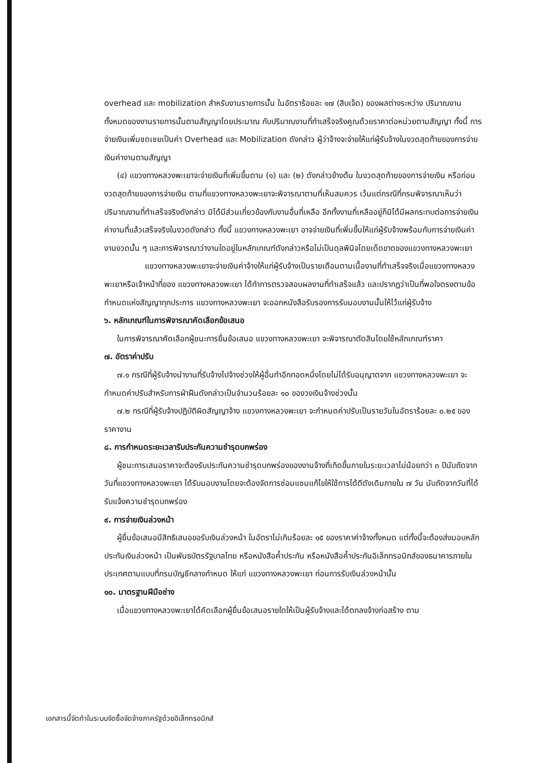overhead และ mobilization สำหรับงานรายการนั้น ในอัตราร้อยละ ๑๗ (สิบเจ็ด) ของผลต่างระหว่าง ปริมาณงานทั้งหมดของงานรายการนั้นตามสัญญาโดยประมาณ กับปริมาณงานที่ทำเสร็จจริงคูณด้วยราคาต่อหน่วยตามสัญญา ทั้งนี้ การจ่ายเงินเพิ่มชดเชยเป็นค่า Overhead และ Mobilization ดังกล่าว ผู้ว่าจ้างจะจ่ายให้แก่ผู้รับจ้างในงวดสุดท้ายของการจ่ายเงินค่างานตามสัญญา
(๔) แขวงทางหลวงพะเยาจะจ่ายเงินที่เพิ่มขึ้นตาม (๑) และ (๒) ดังกล่าวข้างต้น ในงวดสุดท้ายของการจ่ายเงิน หรือก่อนงวดสุดท้ายของการจ่ายเงิน ตามที่แขวงทางหลวงพะเยาจะพิจารณาตามที่เห็นสมควร เว้นแต่กรณีที่กรมพิจารณาเห็นว่าปริมาณงานที่ทำเสร็จจริงดังกล่าว มิได้มีส่วนเกี่ยวข้องกับงานอื่นที่เหลือ อีกทั้งงานที่เหลืออยู่ก็มิได้มีผลกระทบต่อการจ่ายเงินค่างานที่แล้วเสร็จจริงในงวดดังกล่าว ทั้งนี้ แขวงทางหลวงพะเยา อาจจ่ายเงินที่เพิ่มขึ้นให้แก่ผู้รับจ้างพร้อมกับการจ่ายเงินค่างานงวดนั้น ๆ และการพิจารณาว่างานใดอยู่ในหลักเกณฑ์ดังกล่าวหรือไม่เป็นดุลพินิจโดยเด็ดขาดของแขวงทางหลวงพะเยา
แขวงทางหลวงพะเยาจะจ่ายเงินค่าจ้างให้แก่ผู้รับจ้างเป็นรายเดือนตามเนื้องานที่ทำเสร็จจริงเมื่อแขวงทางหลวงพะเยาหรือเจ้าหน้าที่ของ แขวงทางหลวงพะเยา ได้ทำการตรวจสอบผลงานที่ทำเสร็จแล้ว และปรากฏว่าเป็นที่พอใจตรงตามข้อกำหนดแห่งสัญญาทุกประการ แขวงทางหลวงพะเยา จะออกหนังสือรับรองการรับมอบงานนั้นให้ไว้แก่ผู้รับจ้าง
๖. หลักเกณฑ์ในการพิจารณาคัดเลือกข้อเสนอ
ในการพิจารณาคัดเลือกผู้ชนะการยื่นข้อเสนอ แขวงทางหลวงพะเยา จะพิจารณาตัดสินโดยใช้หลักเกณฑ์ราคา
๗. อัตราค่าปรับ
๗.๑ กรณีที่ผู้รับจ้างนำงานที่รับจ้างไปจ้างช่วงให้ผู้อื่นทำอีกทอดหนึ่งโดยไม่ได้รับอนุญาตจาก แขวงทางหลวงพะเยา จะกำหนดค่าปรับสำหรับการฝ่าฝืนดังกล่าวเป็นจำนวนร้อยละ ๑๐ ของวงเงินจ้างช่วงนั้น
๗.๒ กรณีที่ผู้รับจ้างปฏิบัติผิดสัญญาจ้าง แขวงทางหลวงพะเยา จะกำหนดค่าปรับเป็นรายวันในอัตราร้อยละ ๐.๒๕ ของราคางาน
๘. การกำหนดระยะเวลารับประกันความชำรุดบกพร่อง
ผู้ชนะการเสนอราคาจะต้องรับประกันความชำรุดบกพร่องของงานจ้างที่เกิดขึ้นภายในระยะเวลาไม่น้อยกว่า ๓ ปีนับถัดจากวันที่แขวงทางหลวงพะเยา ได้รับมอบงานโดยจะต้องจัดการซ่อมแซมแก้ไขให้ใช้การได้ดีดังเดิมภายใน ๗ วัน นับถัดจากวันที่ได้รับแจ้งความชำรุดบกพร่อง
๙. การจ่ายเงินล่วงหน้า
ผู้ยื่นข้อเสนอมีสิทธิเสนอขอรับเงินล่วงหน้า ในอัตราไม่เกินร้อยละ ๑๕ ของราคาค่าจ้างทั้งหมด แต่ทั้งนี้จะต้องส่งมอบหลักประกันเงินล่วงหน้า เป็นพันธบัตรรัฐบาลไทย หรือหนังสือค้ำประกัน หรือหนังสือค้ำประกันอิเล็กทรอนิกส์ของธนาคารภายในประเทศตามแบบที่กรมบัญชีกลางกำหนด ให้แก่ แขวงทางหลวงพะเยา ก่อนการรับเงินล่วงหน้านั้น
๑๐. มาตรฐานฝีมือช่าง
เมื่อแขวงทางหลวงพะเยาได้คัดเลือกผู้ยื่นข้อเสนอรายใดให้เป็นผู้รับจ้างและได้ตกลงจ้างก่อสร้าง ตาม
เอกสารนี้จัดทำในระบบจัดซื้อจัดจ้างภาครัฐด้วยอิเล็กทรอนิกส์